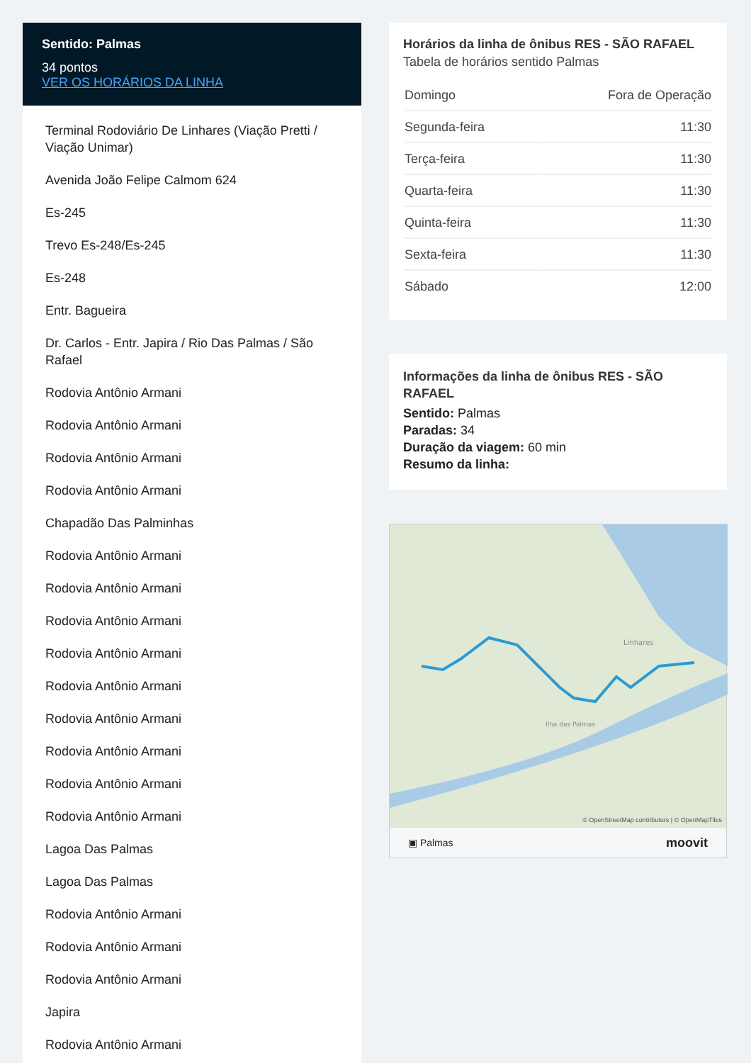Sentido: Palmas
34 pontos
VER OS HORÁRIOS DA LINHA
Terminal Rodoviário De Linhares (Viação Pretti / Viação Unimar)
Avenida João Felipe Calmom 624
Es-245
Trevo Es-248/Es-245
Es-248
Entr. Bagueira
Dr. Carlos - Entr. Japira / Rio Das Palmas / São Rafael
Rodovia Antônio Armani
Rodovia Antônio Armani
Rodovia Antônio Armani
Rodovia Antônio Armani
Chapadão Das Palminhas
Rodovia Antônio Armani
Rodovia Antônio Armani
Rodovia Antônio Armani
Rodovia Antônio Armani
Rodovia Antônio Armani
Rodovia Antônio Armani
Rodovia Antônio Armani
Rodovia Antônio Armani
Rodovia Antônio Armani
Lagoa Das Palmas
Lagoa Das Palmas
Rodovia Antônio Armani
Rodovia Antônio Armani
Rodovia Antônio Armani
Japira
Rodovia Antônio Armani
Horários da linha de ônibus RES - SÃO RAFAEL
Tabela de horários sentido Palmas
| Domingo | Fora de Operação |
| Segunda-feira | 11:30 |
| Terça-feira | 11:30 |
| Quarta-feira | 11:30 |
| Quinta-feira | 11:30 |
| Sexta-feira | 11:30 |
| Sábado | 12:00 |
Informações da linha de ônibus RES - SÃO RAFAEL
Sentido: Palmas
Paradas: 34
Duração da viagem: 60 min
Resumo da linha:
Linhares
Ilha das Palmas
© OpenStreetMap contributors | © OpenMapTiles
▣ Palmas moovit